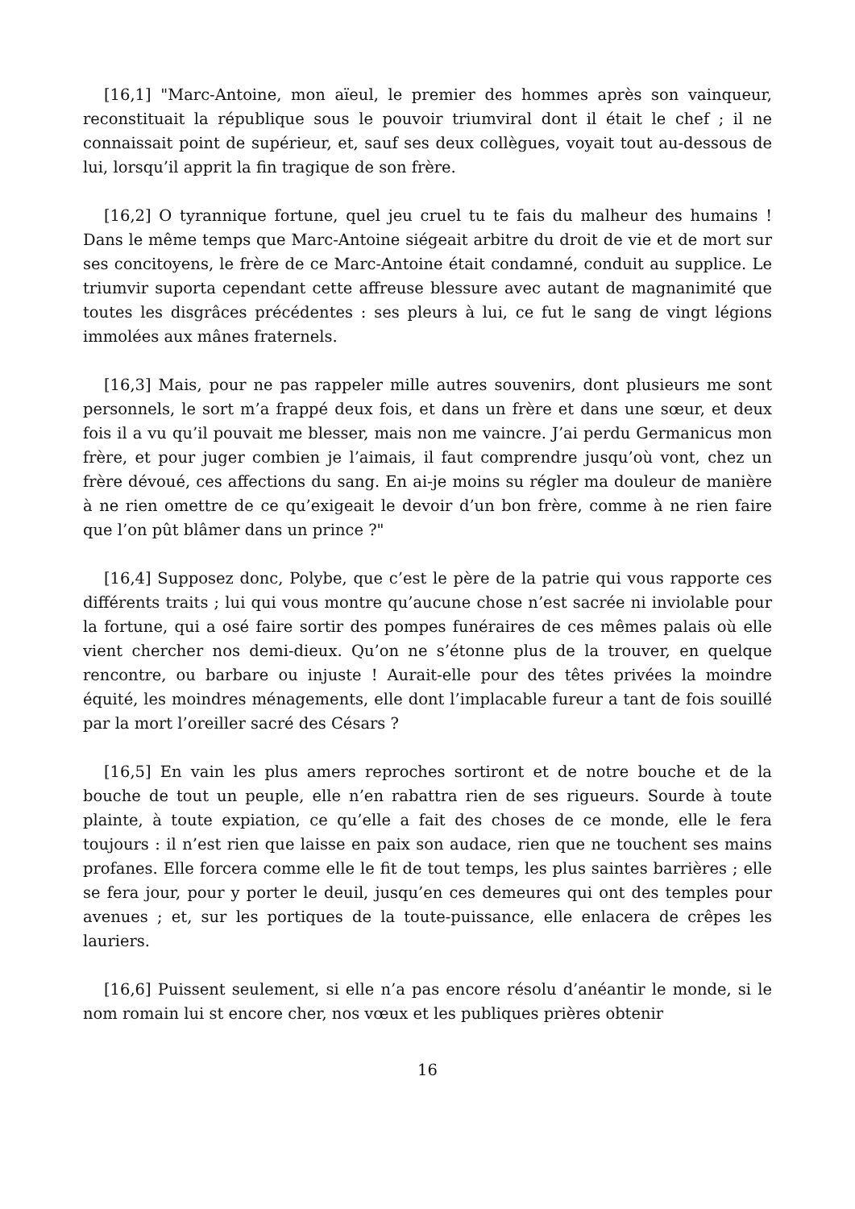[16,1] "Marc-Antoine, mon aïeul, le premier des hommes après son vainqueur, reconstituait la république sous le pouvoir triumviral dont il était le chef ; il ne connaissait point de supérieur, et, sauf ses deux collègues, voyait tout au-dessous de lui, lorsqu’il apprit la fin tragique de son frère.
[16,2] O tyrannique fortune, quel jeu cruel tu te fais du malheur des humains ! Dans le même temps que Marc-Antoine siégeait arbitre du droit de vie et de mort sur ses concitoyens, le frère de ce Marc-Antoine était condamné, conduit au supplice. Le triumvir suporta cependant cette affreuse blessure avec autant de magnanimité que toutes les disgrâces précédentes : ses pleurs à lui, ce fut le sang de vingt légions immolées aux mânes fraternels.
[16,3] Mais, pour ne pas rappeler mille autres souvenirs, dont plusieurs me sont personnels, le sort m’a frappé deux fois, et dans un frère et dans une sœur, et deux fois il a vu qu’il pouvait me blesser, mais non me vaincre. J’ai perdu Germanicus mon frère, et pour juger combien je l’aimais, il faut comprendre jusqu’où vont, chez un frère dévoué, ces affections du sang. En ai-je moins su régler ma douleur de manière à ne rien omettre de ce qu’exigeait le devoir d’un bon frère, comme à ne rien faire que l’on pût blâmer dans un prince ?"
[16,4] Supposez donc, Polybe, que c’est le père de la patrie qui vous rapporte ces différents traits ; lui qui vous montre qu’aucune chose n’est sacrée ni inviolable pour la fortune, qui a osé faire sortir des pompes funéraires de ces mêmes palais où elle vient chercher nos demi-dieux. Qu’on ne s’étonne plus de la trouver, en quelque rencontre, ou barbare ou injuste ! Aurait-elle pour des têtes privées la moindre équité, les moindres ménagements, elle dont l’implacable fureur a tant de fois souillé par la mort l’oreiller sacré des Césars ?
[16,5] En vain les plus amers reproches sortiront et de notre bouche et de la bouche de tout un peuple, elle n’en rabattra rien de ses rigueurs. Sourde à toute plainte, à toute expiation, ce qu’elle a fait des choses de ce monde, elle le fera toujours : il n’est rien que laisse en paix son audace, rien que ne touchent ses mains profanes. Elle forcera comme elle le fit de tout temps, les plus saintes barrières ; elle se fera jour, pour y porter le deuil, jusqu’en ces demeures qui ont des temples pour avenues ; et, sur les portiques de la toute-puissance, elle enlacera de crêpes les lauriers.
[16,6] Puissent seulement, si elle n’a pas encore résolu d’anéantir le monde, si le nom romain lui st encore cher, nos vœux et les publiques prières obtenir
16